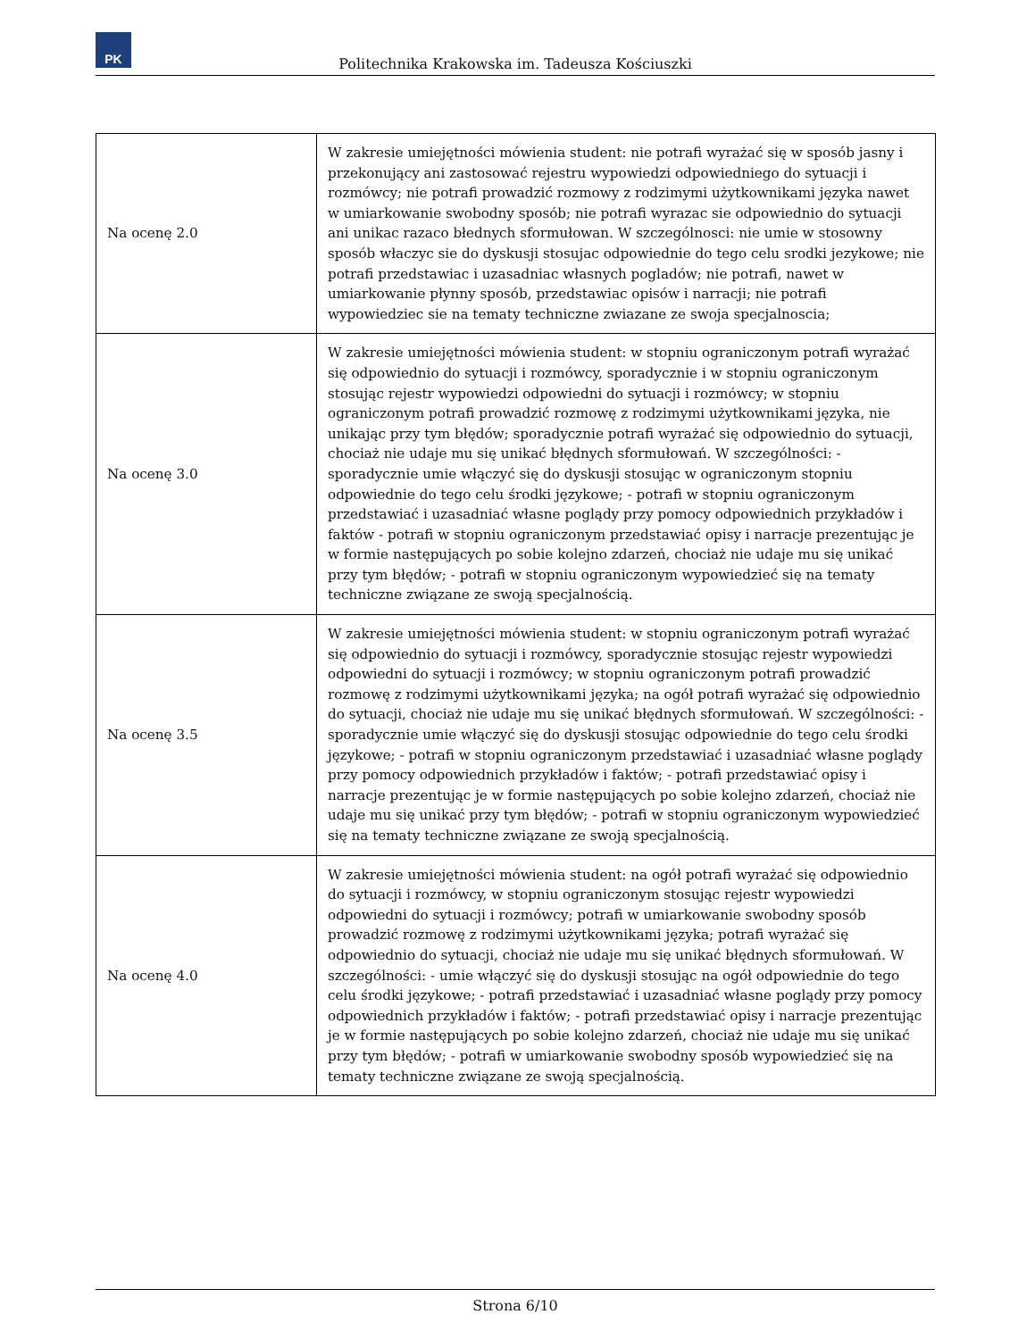PK
Politechnika Krakowska im. Tadeusza Kościuszki
| Na ocenę 2.0 | W zakresie umiejętności mówienia student: nie potrafi wyrażać się w sposób jasny i przekonujący ani zastosować rejestru wypowiedzi odpowiedniego do sytuacji i rozmówcy; nie potrafi prowadzić rozmowy z rodzimymi użytkownikami języka nawet w umiarkowanie swobodny sposób; nie potrafi wyrazac sie odpowiednio do sytuacji ani unikac razaco błednych sformułowan. W szczególnosci: nie umie w stosowny sposób właczyc sie do dyskusji stosujac odpowiednie do tego celu srodki jezykowe; nie potrafi przedstawiac i uzasadniac własnych pogladów; nie potrafi, nawet w umiarkowanie płynny sposób, przedstawiac opisów i narracji; nie potrafi wypowiedziec sie na tematy techniczne zwiazane ze swoja specjalnoscia; |
| Na ocenę 3.0 | W zakresie umiejętności mówienia student: w stopniu ograniczonym potrafi wyrażać się odpowiednio do sytuacji i rozmówcy, sporadycznie i w stopniu ograniczonym stosując rejestr wypowiedzi odpowiedni do sytuacji i rozmówcy; w stopniu ograniczonym potrafi prowadzić rozmowę z rodzimymi użytkownikami języka, nie unikając przy tym błędów; sporadycznie potrafi wyrażać się odpowiednio do sytuacji, chociaż nie udaje mu się unikać błędnych sformułowań. W szczególności: - sporadycznie umie włączyć się do dyskusji stosując w ograniczonym stopniu odpowiednie do tego celu środki językowe; - potrafi w stopniu ograniczonym przedstawiać i uzasadniać własne poglądy przy pomocy odpowiednich przykładów i faktów - potrafi w stopniu ograniczonym przedstawiać opisy i narracje prezentując je w formie następujących po sobie kolejno zdarzeń, chociaż nie udaje mu się unikać przy tym błędów; - potrafi w stopniu ograniczonym wypowiedzieć się na tematy techniczne związane ze swoją specjalnością. |
| Na ocenę 3.5 | W zakresie umiejętności mówienia student: w stopniu ograniczonym potrafi wyrażać się odpowiednio do sytuacji i rozmówcy, sporadycznie stosując rejestr wypowiedzi odpowiedni do sytuacji i rozmówcy; w stopniu ograniczonym potrafi prowadzić rozmowę z rodzimymi użytkownikami języka; na ogół potrafi wyrażać się odpowiednio do sytuacji, chociaż nie udaje mu się unikać błędnych sformułowań. W szczególności: - sporadycznie umie włączyć się do dyskusji stosując odpowiednie do tego celu środki językowe; - potrafi w stopniu ograniczonym przedstawiać i uzasadniać własne poglądy przy pomocy odpowiednich przykładów i faktów; - potrafi przedstawiać opisy i narracje prezentując je w formie następujących po sobie kolejno zdarzeń, chociaż nie udaje mu się unikać przy tym błędów; - potrafi w stopniu ograniczonym wypowiedzieć się na tematy techniczne związane ze swoją specjalnością. |
| Na ocenę 4.0 | W zakresie umiejętności mówienia student: na ogół potrafi wyrażać się odpowiednio do sytuacji i rozmówcy, w stopniu ograniczonym stosując rejestr wypowiedzi odpowiedni do sytuacji i rozmówcy; potrafi w umiarkowanie swobodny sposób prowadzić rozmowę z rodzimymi użytkownikami języka; potrafi wyrażać się odpowiednio do sytuacji, chociaż nie udaje mu się unikać błędnych sformułowań. W szczególności: - umie włączyć się do dyskusji stosując na ogół odpowiednie do tego celu środki językowe; - potrafi przedstawiać i uzasadniać własne poglądy przy pomocy odpowiednich przykładów i faktów; - potrafi przedstawiać opisy i narracje prezentując je w formie następujących po sobie kolejno zdarzeń, chociaż nie udaje mu się unikać przy tym błędów; - potrafi w umiarkowanie swobodny sposób wypowiedzieć się na tematy techniczne związane ze swoją specjalnością. |
Strona 6/10